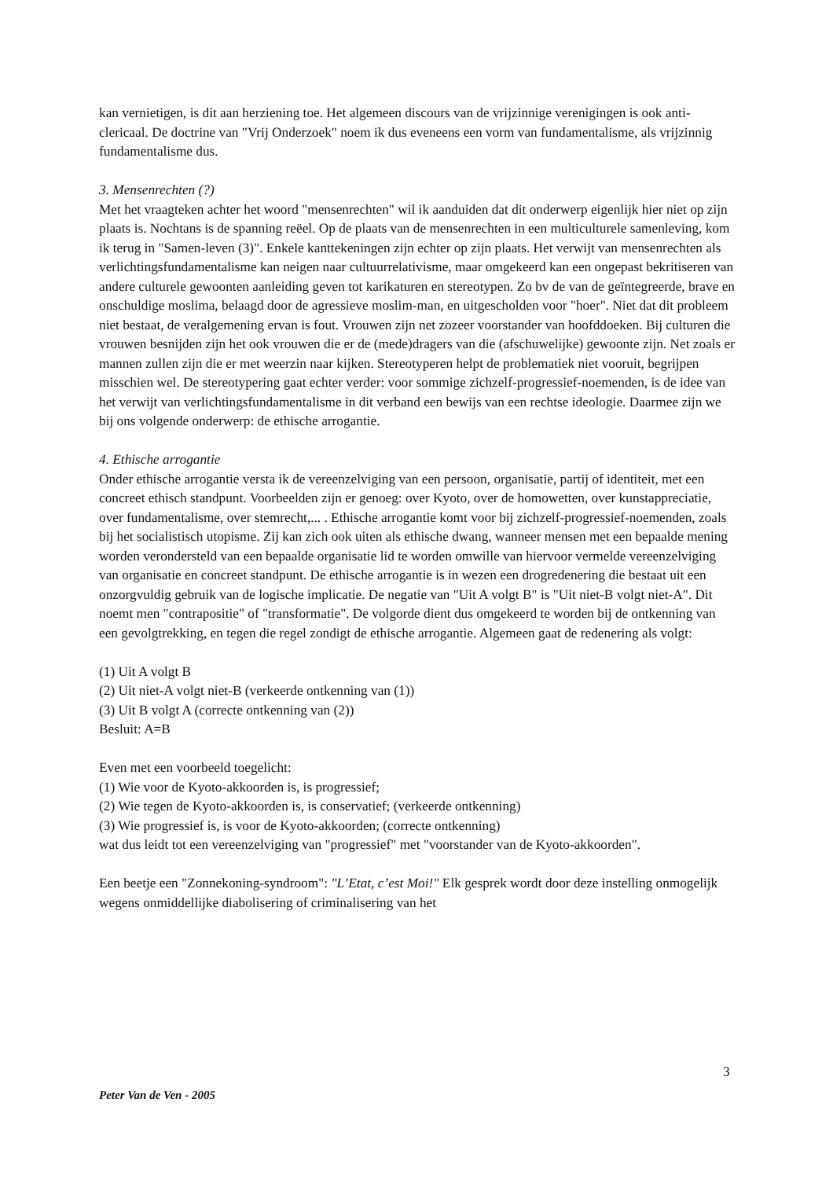kan vernietigen, is dit aan herziening toe. Het algemeen discours van de vrijzinnige verenigingen is ook anti-clericaal. De doctrine van "Vrij Onderzoek" noem ik dus eveneens een vorm van fundamentalisme, als vrijzinnig fundamentalisme dus.
3. Mensenrechten (?)
Met het vraagteken achter het woord "mensenrechten" wil ik aanduiden dat dit onderwerp eigenlijk hier niet op zijn plaats is. Nochtans is de spanning reëel. Op de plaats van de mensenrechten in een multiculturele samenleving, kom ik terug in "Samen-leven (3)". Enkele kanttekeningen zijn echter op zijn plaats. Het verwijt van mensenrechten als verlichtingsfundamentalisme kan neigen naar cultuurrelativisme, maar omgekeerd kan een ongepast bekritiseren van andere culturele gewoonten aanleiding geven tot karikaturen en stereotypen. Zo bv de van de geïntegreerde, brave en onschuldige moslima, belaagd door de agressieve moslim-man, en uitgescholden voor "hoer". Niet dat dit probleem niet bestaat, de veralgemening ervan is fout. Vrouwen zijn net zozeer voorstander van hoofddoeken. Bij culturen die vrouwen besnijden zijn het ook vrouwen die er de (mede)dragers van die (afschuwelijke) gewoonte zijn. Net zoals er mannen zullen zijn die er met weerzin naar kijken. Stereotyperen helpt de problematiek niet vooruit, begrijpen misschien wel. De stereotypering gaat echter verder: voor sommige zichzelf-progressief-noemenden, is de idee van het verwijt van verlichtingsfundamentalisme in dit verband een bewijs van een rechtse ideologie. Daarmee zijn we bij ons volgende onderwerp: de ethische arrogantie.
4. Ethische arrogantie
Onder ethische arrogantie versta ik de vereenzelviging van een persoon, organisatie, partij of identiteit, met een concreet ethisch standpunt. Voorbeelden zijn er genoeg: over Kyoto, over de homowetten, over kunstappreciatie, over fundamentalisme, over stemrecht,... . Ethische arrogantie komt voor bij zichzelf-progressief-noemenden, zoals bij het socialistisch utopisme. Zij kan zich ook uiten als ethische dwang, wanneer mensen met een bepaalde mening worden verondersteld van een bepaalde organisatie lid te worden omwille van hiervoor vermelde vereenzelviging van organisatie en concreet standpunt. De ethische arrogantie is in wezen een drogredenering die bestaat uit een onzorgvuldig gebruik van de logische implicatie. De negatie van "Uit A volgt B" is "Uit niet-B volgt niet-A". Dit noemt men "contrapositie" of "transformatie". De volgorde dient dus omgekeerd te worden bij de ontkenning van een gevolgtrekking, en tegen die regel zondigt de ethische arrogantie. Algemeen gaat de redenering als volgt:
(1) Uit A volgt B
(2) Uit niet-A volgt niet-B (verkeerde ontkenning van (1))
(3) Uit B volgt A (correcte ontkenning van (2))
Besluit: A=B
Even met een voorbeeld toegelicht:
(1) Wie voor de Kyoto-akkoorden is, is progressief;
(2) Wie tegen de Kyoto-akkoorden is, is conservatief; (verkeerde ontkenning)
(3) Wie progressief is, is voor de Kyoto-akkoorden; (correcte ontkenning)
wat dus leidt tot een vereenzelviging van "progressief" met "voorstander van de Kyoto-akkoorden".
Een beetje een "Zonnekoning-syndroom": "L’Etat, c’est Moi!" Elk gesprek wordt door deze instelling onmogelijk wegens onmiddellijke diabolisering of criminalisering van het
3
Peter Van de Ven - 2005